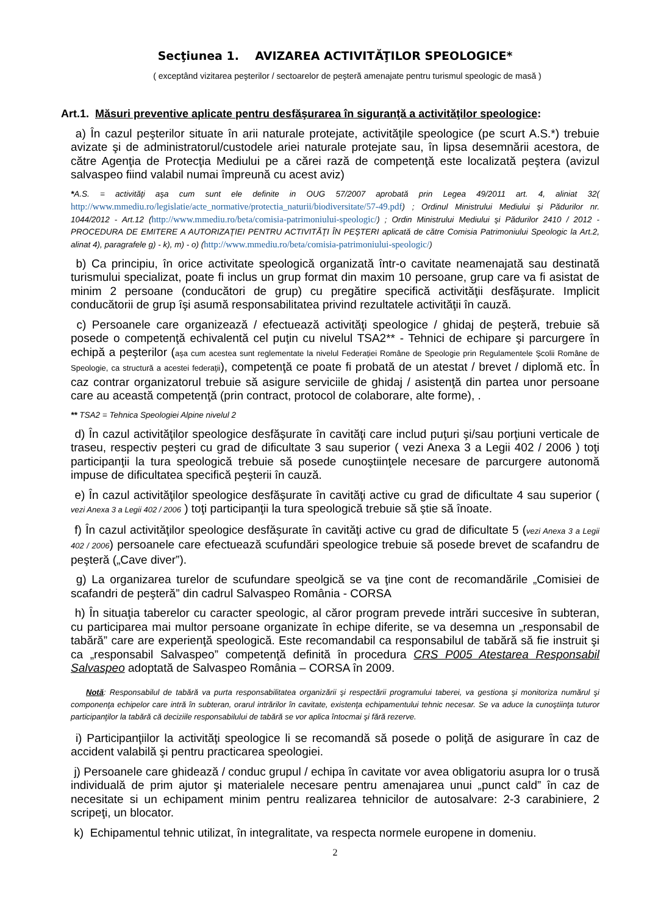Secţiunea 1. AVIZAREA ACTIVITĂŢILOR SPEOLOGICE*
( exceptând vizitarea peşterilor / sectoarelor de peşteră amenajate pentru turismul speologic de masă )
Art.1. Măsuri preventive aplicate pentru desfăşurarea în siguranţă a activităţilor speologice:
a) În cazul peşterilor situate în arii naturale protejate, activităţile speologice (pe scurt A.S.*) trebuie avizate şi de administratorul/custodele ariei naturale protejate sau, în lipsa desemnării acestora, de către Agenţia de Protecţia Mediului pe a cărei rază de competenţă este localizată peştera (avizul salvaspeo fiind valabil numai împreună cu acest aviz)
*A.S. = activităţi aşa cum sunt ele definite in OUG 57/2007 aprobată prin Legea 49/2011 art. 4, aliniat 32( http://www.mmediu.ro/legislatie/acte_normative/protectia_naturii/biodiversitate/57-49.pdf) ; Ordinul Ministrului Mediului şi Pădurilor nr. 1044/2012 - Art.12 (http://www.mmediu.ro/beta/comisia-patrimoniului-speologic/) ; Ordin Ministrului Mediului şi Pădurilor 2410 / 2012 - PROCEDURA DE EMITERE A AUTORIZAŢIEI PENTRU ACTIVITĂŢI ÎN PEŞTERI aplicată de către Comisia Patrimoniului Speologic la Art.2, alinat 4), paragrafele g) - k), m) - o) (http://www.mmediu.ro/beta/comisia-patrimoniului-speologic/)
b) Ca principiu, în orice activitate speologică organizată într-o cavitate neamenajată sau destinată turismului specializat, poate fi inclus un grup format din maxim 10 persoane, grup care va fi asistat de minim 2 persoane (conducători de grup) cu pregătire specifică activităţii desfăşurate. Implicit conducătorii de grup îşi asumă responsabilitatea privind rezultatele activităţii în cauză.
c) Persoanele care organizează / efectuează activităţi speologice / ghidaj de peşteră, trebuie să posede o competenţă echivalentă cel puţin cu nivelul TSA2** - Tehnici de echipare şi parcurgere în echipă a peşterilor (aşa cum acestea sunt reglementate la nivelul Federaţiei Române de Speologie prin Regulamentele Şcolii Române de Speologie, ca structură a acestei federaţii), competenţă ce poate fi probată de un atestat / brevet / diplomă etc. În caz contrar organizatorul trebuie să asigure serviciile de ghidaj / asistenţă din partea unor persoane care au această competenţă (prin contract, protocol de colaborare, alte forme), .
** TSA2 = Tehnica Speologiei Alpine nivelul 2
d) În cazul activităţilor speologice desfăşurate în cavităţi care includ puţuri şi/sau porţiuni verticale de traseu, respectiv peşteri cu grad de dificultate 3 sau superior ( vezi Anexa 3 a Legii 402 / 2006 ) toţi participanţii la tura speologică trebuie să posede cunoştiinţele necesare de parcurgere autonomă impuse de dificultatea specifică peşterii în cauză.
e) În cazul activităţilor speologice desfăşurate în cavităţi active cu grad de dificultate 4 sau superior ( vezi Anexa 3 a Legii 402 / 2006 ) toţi participanţii la tura speologică trebuie să ştie să înoate.
f) În cazul activităţilor speologice desfăşurate în cavităţi active cu grad de dificultate 5 (vezi Anexa 3 a Legii 402 / 2006) persoanele care efectuează scufundări speologice trebuie să posede brevet de scafandru de peşteră („Cave diver”).
g) La organizarea turelor de scufundare speolgică se va ţine cont de recomandările „Comisiei de scafandri de peşteră” din cadrul Salvaspeo România - CORSA
h) În situaţia taberelor cu caracter speologic, al căror program prevede intrări succesive în subteran, cu participarea mai multor persoane organizate în echipe diferite, se va desemna un „responsabil de tabără” care are experienţă speologică. Este recomandabil ca responsabilul de tabără să fie instruit şi ca „responsabil Salvaspeo” competenţă definită în procedura CRS P005 Atestarea Responsabil Salvaspeo adoptată de Salvaspeo România – CORSA în 2009.
Notă: Responsabilul de tabără va purta responsabilitatea organizării şi respectării programului taberei, va gestiona şi monitoriza numărul şi componenţa echipelor care intră în subteran, orarul intrărilor în cavitate, existenţa echipamentului tehnic necesar. Se va aduce la cunoştiinţa tuturor participanţilor la tabără că deciziile responsabilului de tabără se vor aplica întocmai şi fără rezerve.
i) Participanţiilor la activităţi speologice li se recomandă să posede o poliţă de asigurare în caz de accident valabilă şi pentru practicarea speologiei.
j) Persoanele care ghidează / conduc grupul / echipa în cavitate vor avea obligatoriu asupra lor o trusă individuală de prim ajutor şi materialele necesare pentru amenajarea unui „punct cald” în caz de necesitate si un echipament minim pentru realizarea tehnicilor de autosalvare: 2-3 carabiniere, 2 scripeţi, un blocator.
k) Echipamentul tehnic utilizat, în integralitate, va respecta normele europene in domeniu.
2